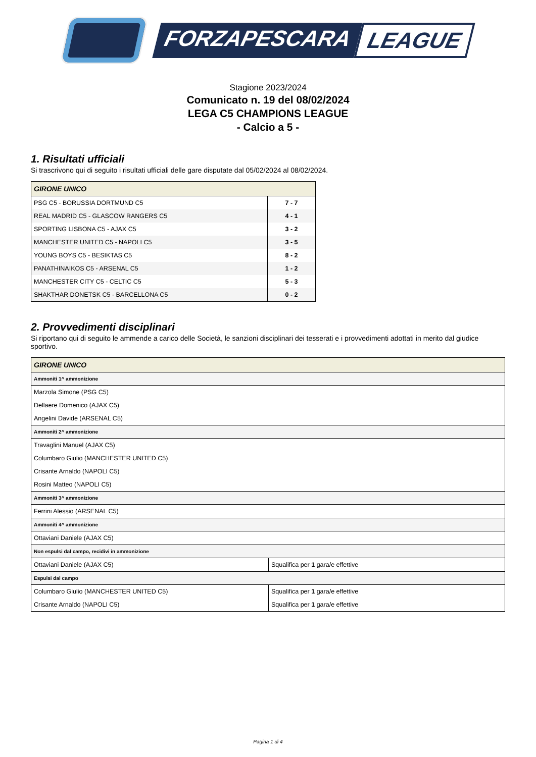FORZAPESCARA LEAGUE
Stagione 2023/2024
Comunicato n. 19 del 08/02/2024
LEGA C5 CHAMPIONS LEAGUE
- Calcio a 5 -
1. Risultati ufficiali
Si trascrivono qui di seguito i risultati ufficiali delle gare disputate dal 05/02/2024 al 08/02/2024.
| GIRONE UNICO | |
| PSG C5 - BORUSSIA DORTMUND C5 | 7 - 7 |
| REAL MADRID C5 - GLASCOW RANGERS C5 | 4 - 1 |
| SPORTING LISBONA C5 - AJAX C5 | 3 - 2 |
| MANCHESTER UNITED C5 - NAPOLI C5 | 3 - 5 |
| YOUNG BOYS C5 - BESIKTAS C5 | 8 - 2 |
| PANATHINAIKOS C5 - ARSENAL C5 | 1 - 2 |
| MANCHESTER CITY C5 - CELTIC C5 | 5 - 3 |
| SHAKTHAR DONETSK C5 - BARCELLONA C5 | 0 - 2 |
2. Provvedimenti disciplinari
Si riportano qui di seguito le ammende a carico delle Società, le sanzioni disciplinari dei tesserati e i provvedimenti adottati in merito dal giudice sportivo.
| GIRONE UNICO | |
| Ammoniti 1^ ammonizione | |
| Marzola Simone (PSG C5) | |
| Dellaere Domenico (AJAX C5) | |
| Angelini Davide (ARSENAL C5) | |
| Ammoniti 2^ ammonizione | |
| Travaglini Manuel (AJAX C5) | |
| Columbaro Giulio (MANCHESTER UNITED C5) | |
| Crisante Arnaldo (NAPOLI C5) | |
| Rosini Matteo (NAPOLI C5) | |
| Ammoniti 3^ ammonizione | |
| Ferrini Alessio (ARSENAL C5) | |
| Ammoniti 4^ ammonizione | |
| Ottaviani Daniele (AJAX C5) | |
| Non espulsi dal campo, recidivi in ammonizione | |
| Ottaviani Daniele (AJAX C5) | Squalifica per 1 gara/e effettive |
| Espulsi dal campo | |
| Columbaro Giulio (MANCHESTER UNITED C5) | Squalifica per 1 gara/e effettive |
| Crisante Arnaldo (NAPOLI C5) | Squalifica per 1 gara/e effettive |
Pagina 1 di 4